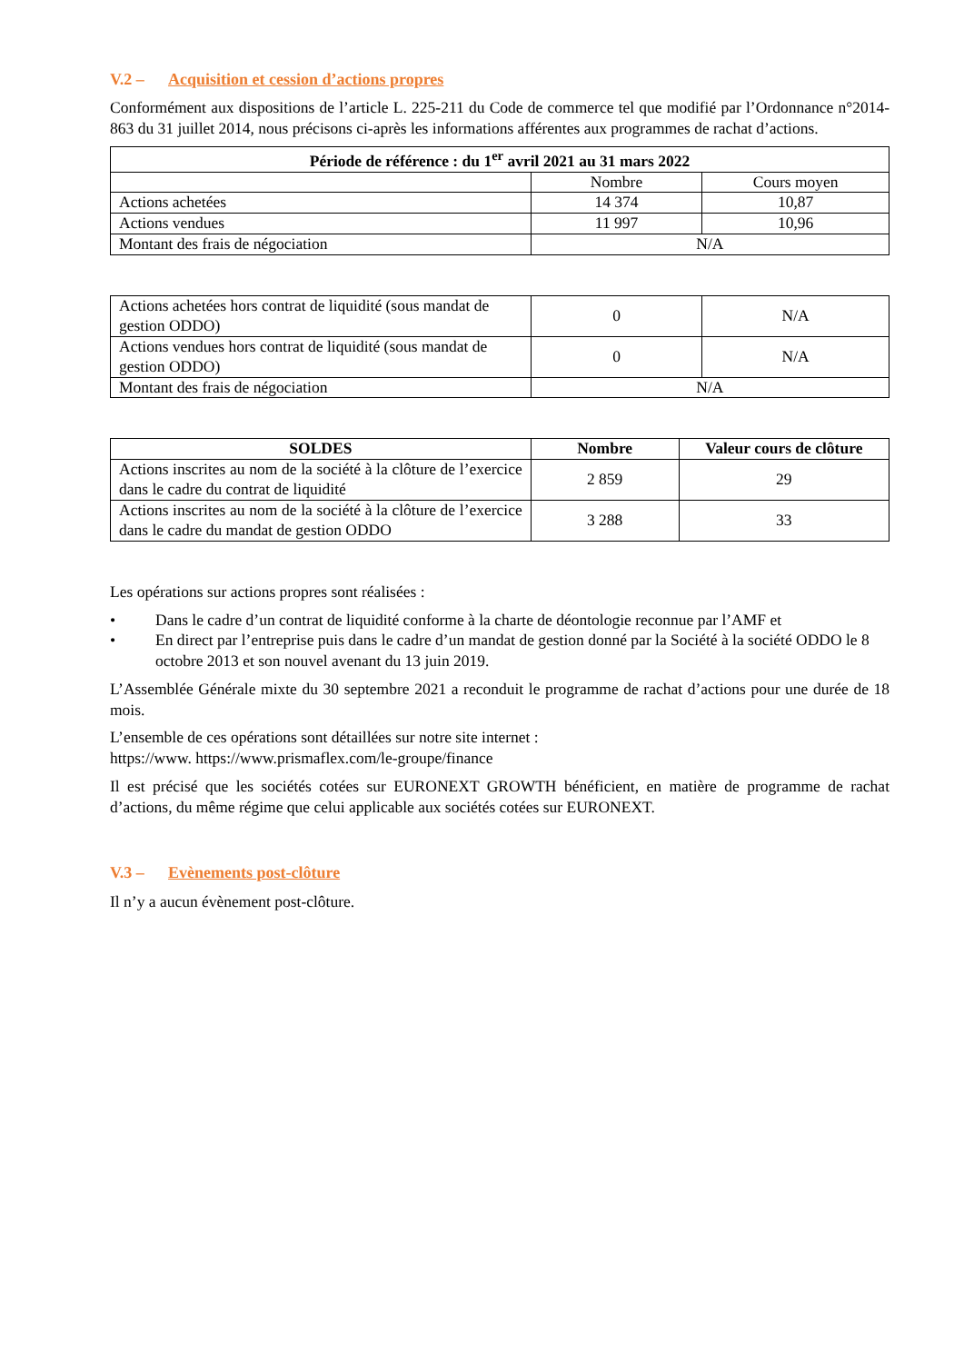V.2 – Acquisition et cession d’actions propres
Conformément aux dispositions de l’article L. 225-211 du Code de commerce tel que modifié par l’Ordonnance n°2014-863 du 31 juillet 2014, nous précisons ci-après les informations afférentes aux programmes de rachat d’actions.
| Période de référence : du 1<sup>er</sup> avril 2021 au 31 mars 2022 | | |
| --- | --- | --- |
| | Nombre | Cours moyen |
| Actions achetées | 14 374 | 10,87 |
| Actions vendues | 11 997 | 10,96 |
| Montant des frais de négociation | N/A | |
| Actions achetées hors contrat de liquidité (sous mandat de gestion ODDO) | 0 | N/A |
| Actions vendues hors contrat de liquidité (sous mandat de gestion ODDO) | 0 | N/A |
| Montant des frais de négociation | N/A | |
| SOLDES | Nombre | Valeur cours de clôture |
| --- | --- | --- |
| Actions inscrites au nom de la société à la clôture de l’exercice dans le cadre du contrat de liquidité | 2 859 | 29 |
| Actions inscrites au nom de la société à la clôture de l’exercice dans le cadre du mandat de gestion ODDO | 3 288 | 33 |
Les opérations sur actions propres sont réalisées :
• Dans le cadre d’un contrat de liquidité conforme à la charte de déontologie reconnue par l’AMF et
• En direct par l’entreprise puis dans le cadre d’un mandat de gestion donné par la Société à la société ODDO le 8 octobre 2013 et son nouvel avenant du 13 juin 2019.
L’Assemblée Générale mixte du 30 septembre 2021 a reconduit le programme de rachat d’actions pour une durée de 18 mois.
L’ensemble de ces opérations sont détaillées sur notre site internet :
https://www. https://www.prismaflex.com/le-groupe/finance
Il est précisé que les sociétés cotées sur EURONEXT GROWTH bénéficient, en matière de programme de rachat d’actions, du même régime que celui applicable aux sociétés cotées sur EURONEXT.
V.3 – Evènements post-clôture
Il n’y a aucun évènement post-clôture.